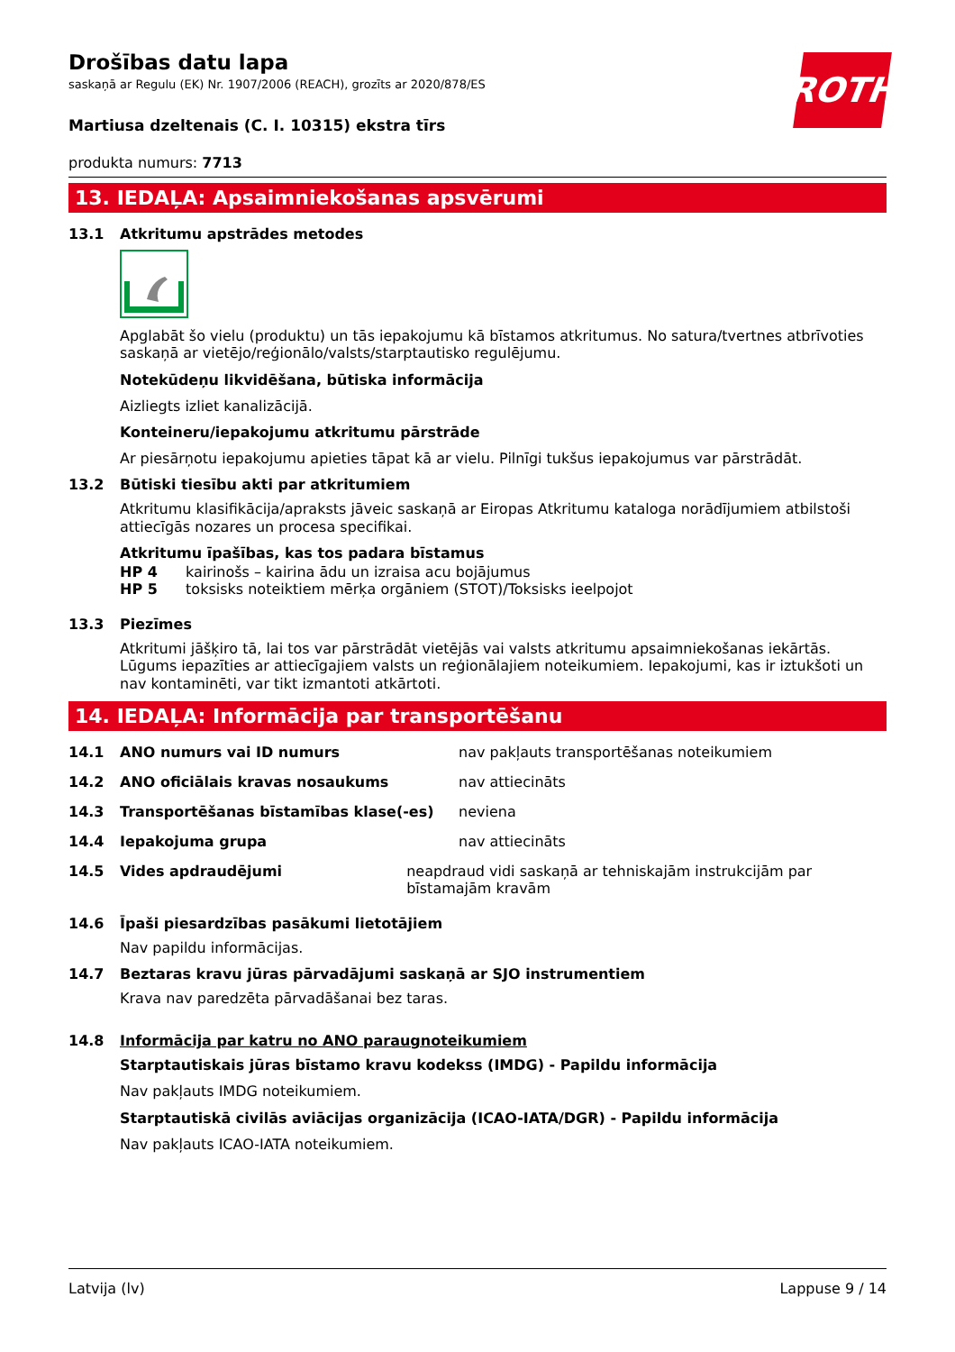ROTH
Drošības datu lapa
saskaņā ar Regulu (EK) Nr. 1907/2006 (REACH), grozīts ar 2020/878/ES
Martiusa dzeltenais (C. I. 10315) ekstra tīrs
produkta numurs: 7713
13. IEDAĻA: Apsaimniekošanas apsvērumi
13.1 Atkritumu apstrādes metodes
Apglabāt šo vielu (produktu) un tās iepakojumu kā bīstamos atkritumus. No satura/tvertnes atbrīvoties saskaņā ar vietējo/reģionālo/valsts/starptautisko regulējumu.
Notekūdeņu likvidēšana, būtiska informācija
Aizliegts izliet kanalizācijā.
Konteineru/iepakojumu atkritumu pārstrāde
Ar piesārņotu iepakojumu apieties tāpat kā ar vielu. Pilnīgi tukšus iepakojumus var pārstrādāt.
13.2 Būtiski tiesību akti par atkritumiem
Atkritumu klasifikācija/apraksts jāveic saskaņā ar Eiropas Atkritumu kataloga norādījumiem atbilstoši attiecīgās nozares un procesa specifikai.
Atkritumu īpašības, kas tos padara bīstamus
HP 4 kairinošs – kairina ādu un izraisa acu bojājumus
HP 5 toksisks noteiktiem mērķa orgāniem (STOT)/Toksisks ieelpojot
13.3 Piezīmes
Atkritumi jāšķiro tā, lai tos var pārstrādāt vietējās vai valsts atkritumu apsaimniekošanas iekārtās. Lūgums iepazīties ar attiecīgajiem valsts un reģionālajiem noteikumiem. Iepakojumi, kas ir iztukšoti un nav kontaminēti, var tikt izmantoti atkārtoti.
14. IEDAĻA: Informācija par transportēšanu
14.1 ANO numurs vai ID numurs nav pakļauts transportēšanas noteikumiem
14.2 ANO oficiālais kravas nosaukums nav attiecināts
14.3 Transportēšanas bīstamības klase(-es) neviena
14.4 Iepakojuma grupa nav attiecināts
14.5 Vides apdraudējumi neapdraud vidi saskaņā ar tehniskajām instrukcijām par bīstamajām kravām
14.6 Īpaši piesardzības pasākumi lietotājiem
Nav papildu informācijas.
14.7 Beztaras kravu jūras pārvadājumi saskaņā ar SJO instrumentiem
Krava nav paredzēta pārvadāšanai bez taras.
14.8 Informācija par katru no ANO paraugnoteikumiem
Starptautiskais jūras bīstamo kravu kodekss (IMDG) - Papildu informācija
Nav pakļauts IMDG noteikumiem.
Starptautiskā civilās aviācijas organizācija (ICAO-IATA/DGR) - Papildu informācija
Nav pakļauts ICAO-IATA noteikumiem.
Latvija (lv) Lappuse 9 / 14